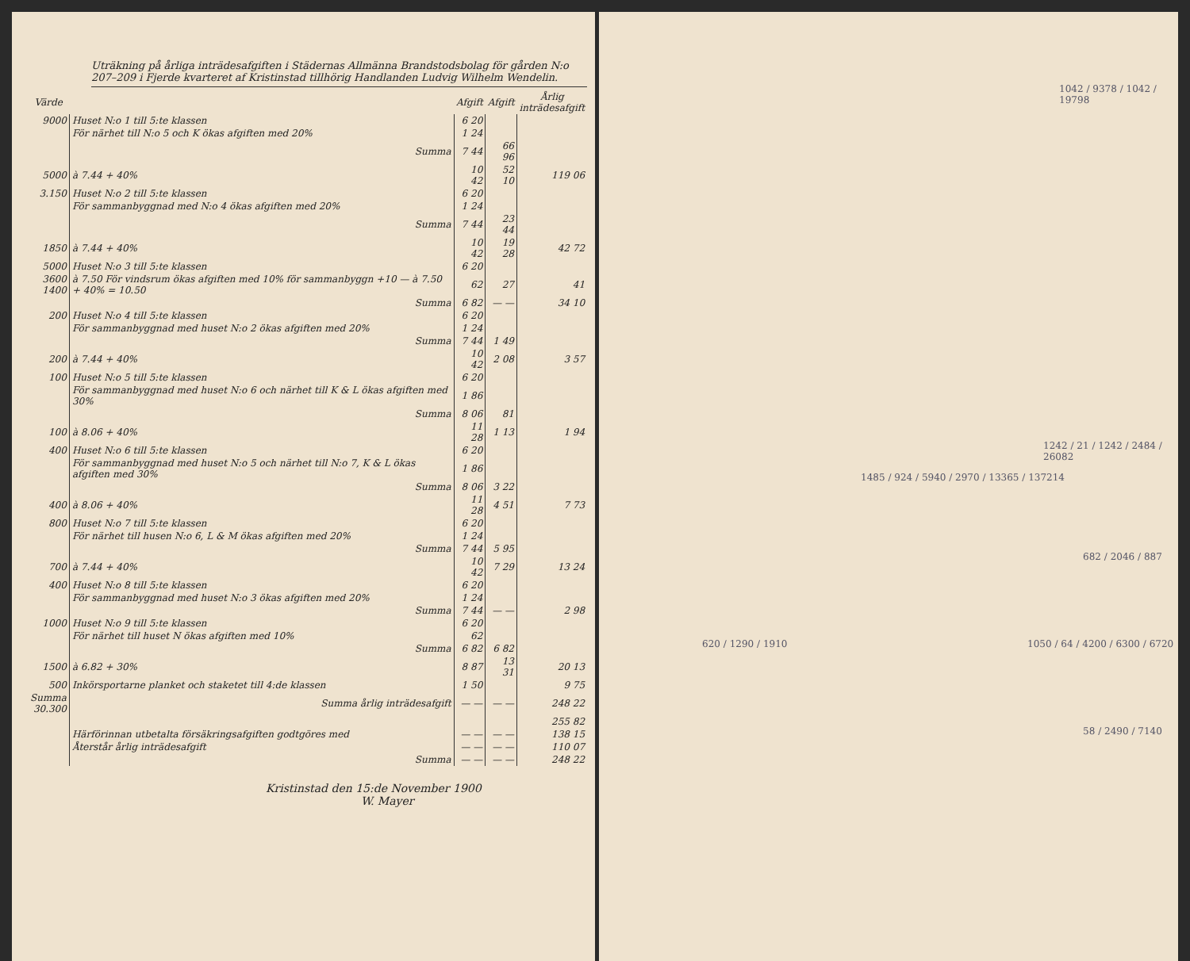Uträkning på årliga inträdesafgiften i Städernas Allmänna Brandstodsbolag för gården N:o 207–209 i Fjerde kvarteret af Kristinstad tillhörig Handlanden Ludvig Wilhelm Wendelin.
| Värde | | Afgift | Afgift | Årlig inträdesafgift |
| --- | --- | --- | --- | --- |
| 9000 | Huset N:o 1 till 5:te klassen | 6 20 | | |
| | För närhet till N:o 5 och K ökas afgiften med 20% | 1 24 | | |
| | Summa | 7 44 | 66 96 | |
| 5000 | à 7.44 + 40% | 10 42 | 52 10 | 119 06 |
| 3.150 | Huset N:o 2 till 5:te klassen | 6 20 | | |
| | För sammanbyggnad med N:o 4 ökas afgiften med 20% | 1 24 | | |
| | Summa | 7 44 | 23 44 | |
| 1850 | à 7.44 + 40% | 10 42 | 19 28 | 42 72 |
| 5000 | Huset N:o 3 till 5:te klassen | 6 20 | | |
| 3600 1400 | à 7.50 För vindsrum ökas afgiften med 10% för sammanbyggn +10 — à 7.50 + 40% = 10.50 | 62 | 27 | 41 |
| | Summa | 6 82 | — — | 34 10 |
| 200 | Huset N:o 4 till 5:te klassen | 6 20 | | |
| | För sammanbyggnad med huset N:o 2 ökas afgiften med 20% | 1 24 | | |
| | Summa | 7 44 | 1 49 | |
| 200 | à 7.44 + 40% | 10 42 | 2 08 | 3 57 |
| 100 | Huset N:o 5 till 5:te klassen | 6 20 | | |
| | För sammanbyggnad med huset N:o 6 och närhet till K & L ökas afgiften med 30% | 1 86 | | |
| | Summa | 8 06 | 81 | |
| 100 | à 8.06 + 40% | 11 28 | 1 13 | 1 94 |
| 400 | Huset N:o 6 till 5:te klassen | 6 20 | | |
| | För sammanbyggnad med huset N:o 5 och närhet till N:o 7, K & L ökas afgiften med 30% | 1 86 | | |
| | Summa | 8 06 | 3 22 | |
| 400 | à 8.06 + 40% | 11 28 | 4 51 | 7 73 |
| 800 | Huset N:o 7 till 5:te klassen | 6 20 | | |
| | För närhet till husen N:o 6, L & M ökas afgiften med 20% | 1 24 | | |
| | Summa | 7 44 | 5 95 | |
| 700 | à 7.44 + 40% | 10 42 | 7 29 | 13 24 |
| 400 | Huset N:o 8 till 5:te klassen | 6 20 | | |
| | För sammanbyggnad med huset N:o 3 ökas afgiften med 20% | 1 24 | | |
| | Summa | 7 44 | — — | 2 98 |
| 1000 | Huset N:o 9 till 5:te klassen | 6 20 | | |
| | För närhet till huset N ökas afgiften med 10% | 62 | | |
| | Summa | 6 82 | 6 82 | |
| 1500 | à 6.82 + 30% | 8 87 | 13 31 | 20 13 |
| 500 | Inkörsportarne planket och staketet till 4:de klassen | 1 50 | | 9 75 |
| Summa 30.300 | Summa årlig inträdesafgift | — — | — — | 248 22 |
| | | | | 255 82 |
| | Härförinnan utbetalta försäkringsafgiften godtgöres med | — — | — — | 138 15 |
| | Återstår årlig inträdesafgift | — — | — — | 110 07 |
| | Summa | — — | — — | 248 22 |
Kristinstad den 15:de November 1900
W. Mayer
1042 / 9378 / 1042 / 19798
1242 / 21 / 1242 / 2484 / 26082
1485 / 924 / 5940 / 2970 / 13365 / 137214
682 / 2046 / 887
620 / 1290 / 1910 1050 / 64 / 4200 / 6300 / 6720
58 / 2490 / 7140